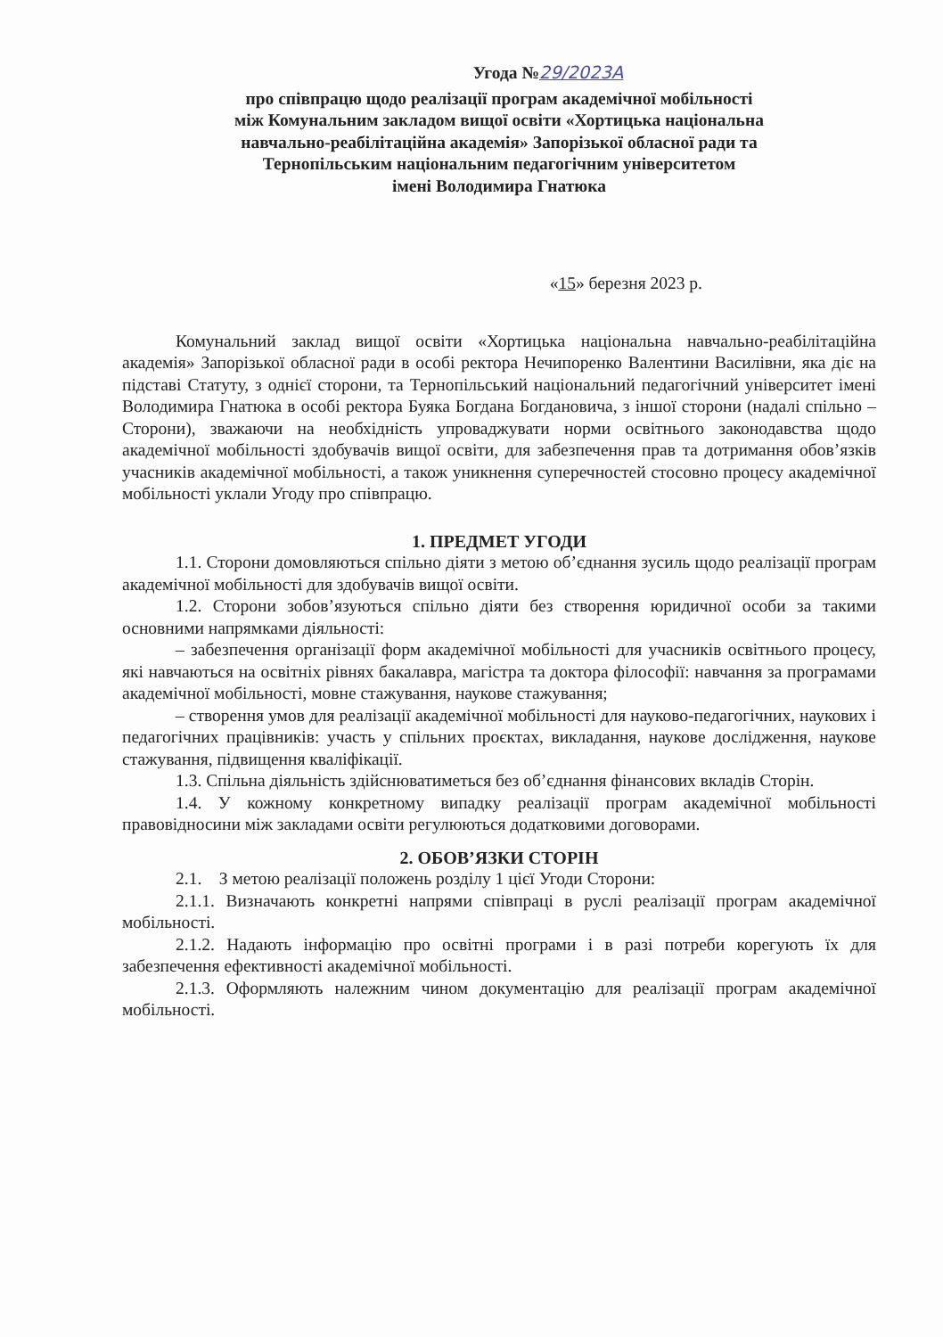Угода №29/2023А
про співпрацю щодо реалізації програм академічної мобільності
між Комунальним закладом вищої освіти «Хортицька національна
навчально-реабілітаційна академія» Запорізької обласної ради та
Тернопільським національним педагогічним університетом
імені Володимира Гнатюка
«15» березня 2023 р.
Комунальний заклад вищої освіти «Хортицька національна навчально-реабілітаційна академія» Запорізької обласної ради в особі ректора Нечипоренко Валентини Василівни, яка діє на підставі Статуту, з однієї сторони, та Тернопільський національний педагогічний університет імені Володимира Гнатюка в особі ректора Буяка Богдана Богдановича, з іншої сторони (надалі спільно – Сторони), зважаючи на необхідність упроваджувати норми освітнього законодавства щодо академічної мобільності здобувачів вищої освіти, для забезпечення прав та дотримання обов’язків учасників академічної мобільності, а також уникнення суперечностей стосовно процесу академічної мобільності уклали Угоду про співпрацю.
1. ПРЕДМЕТ УГОДИ
1.1. Сторони домовляються спільно діяти з метою об’єднання зусиль щодо реалізації програм академічної мобільності для здобувачів вищої освіти.
1.2. Сторони зобов’язуються спільно діяти без створення юридичної особи за такими основними напрямками діяльності:
– забезпечення організації форм академічної мобільності для учасників освітнього процесу, які навчаються на освітніх рівнях бакалавра, магістра та доктора філософії: навчання за програмами академічної мобільності, мовне стажування, наукове стажування;
– створення умов для реалізації академічної мобільності для науково-педагогічних, наукових і педагогічних працівників: участь у спільних проєктах, викладання, наукове дослідження, наукове стажування, підвищення кваліфікації.
1.3. Спільна діяльність здійснюватиметься без об’єднання фінансових вкладів Сторін.
1.4. У кожному конкретному випадку реалізації програм академічної мобільності правовідносини між закладами освіти регулюються додатковими договорами.
2. ОБОВ’ЯЗКИ СТОРІН
2.1. З метою реалізації положень розділу 1 цієї Угоди Сторони:
2.1.1. Визначають конкретні напрями співпраці в руслі реалізації програм академічної мобільності.
2.1.2. Надають інформацію про освітні програми і в разі потреби корегують їх для забезпечення ефективності академічної мобільності.
2.1.3. Оформляють належним чином документацію для реалізації програм академічної мобільності.